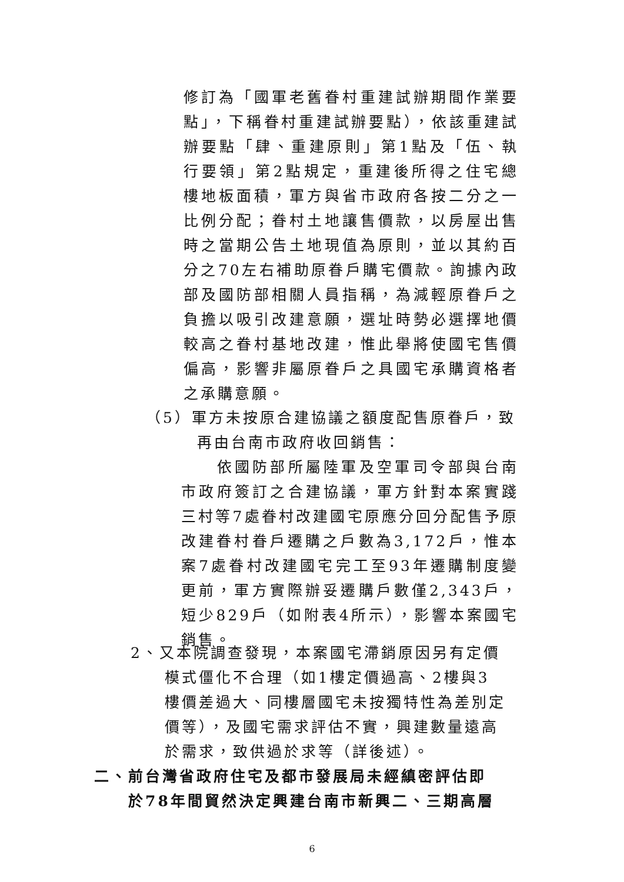修訂為「國軍老舊眷村重建試辦期間作業要點」，下稱眷村重建試辦要點），依該重建試辦要點「肆、重建原則」第1點及「伍、執行要領」第2點規定，重建後所得之住宅總樓地板面積，軍方與省市政府各按二分之一比例分配；眷村土地讓售價款，以房屋出售時之當期公告土地現值為原則，並以其約百分之70左右補助原眷戶購宅價款。詢據內政部及國防部相關人員指稱，為減輕原眷戶之負擔以吸引改建意願，選址時勢必選擇地價較高之眷村基地改建，惟此舉將使國宅售價偏高，影響非屬原眷戶之具國宅承購資格者之承購意願。
（5）軍方未按原合建協議之額度配售原眷戶，致
　　　再由台南市政府收回銷售：
　　依國防部所屬陸軍及空軍司令部與台南市政府簽訂之合建協議，軍方針對本案實踐三村等7處眷村改建國宅原應分回分配售予原改建眷村眷戶遷購之戶數為3,172戶，惟本案7處眷村改建國宅完工至93年遷購制度變更前，軍方實際辦妥遷購戶數僅2,343戶，短少829戶（如附表4所示），影響本案國宅銷售。
2、又本院調查發現，本案國宅滯銷原因另有定價
　　模式僵化不合理（如1樓定價過高、2樓與3
　　樓價差過大、同樓層國宅未按獨特性為差別定
　　價等），及國宅需求評估不實，興建數量遠高
　　於需求，致供過於求等（詳後述）。
二、前台灣省政府住宅及都市發展局未經縝密評估即
　　於78年間貿然決定興建台南市新興二、三期高層
6